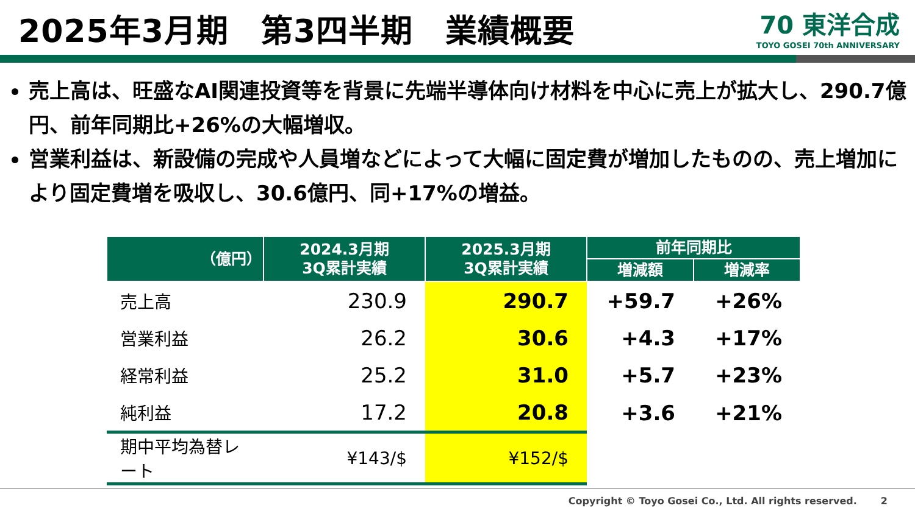2025年3月期　第3四半期　業績概要
70 東洋合成
TOYO GOSEI 70th ANNIVERSARY
売上高は、旺盛なAI関連投資等を背景に先端半導体向け材料を中心に売上が拡大し、290.7億円、前年同期比+26%の大幅増収。
営業利益は、新設備の完成や人員増などによって大幅に固定費が増加したものの、売上増加により固定費増を吸収し、30.6億円、同+17%の増益。
| （億円） | 2024.3月期 3Q累計実績 | 2025.3月期 3Q累計実績 | 前年同期比 | |
| --- | --- | --- | --- | --- |
| | | | 増減額 | 増減率 |
| 売上高 | 230.9 | 290.7 | +59.7 | +26% |
| 営業利益 | 26.2 | 30.6 | +4.3 | +17% |
| 経常利益 | 25.2 | 31.0 | +5.7 | +23% |
| 純利益 | 17.2 | 20.8 | +3.6 | +21% |
| 期中平均為替レート | ¥143/$ | ¥152/$ | | |
Copyright © Toyo Gosei Co., Ltd. All rights reserved. 2